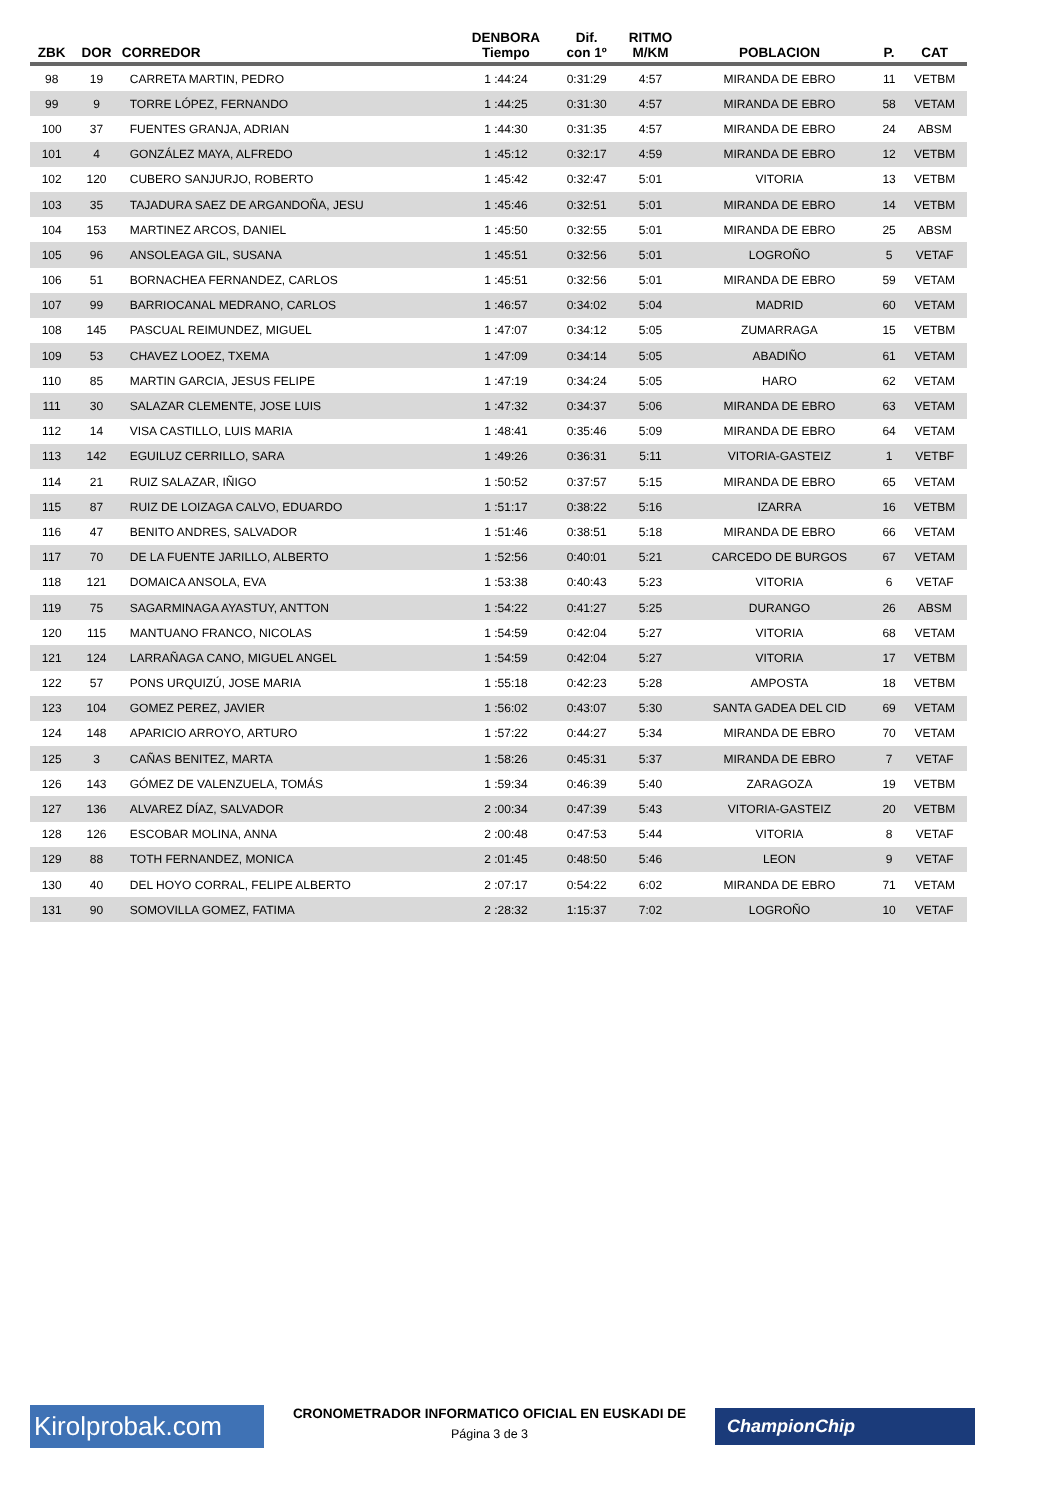| ZBK | DOR | CORREDOR | DENBORA Tiempo | Dif. con 1º | RITMO M/KM | POBLACION | P. | CAT |
| --- | --- | --- | --- | --- | --- | --- | --- | --- |
| 98 | 19 | CARRETA MARTIN, PEDRO | 1 :44:24 | 0:31:29 | 4:57 | MIRANDA DE EBRO | 11 | VETBM |
| 99 | 9 | TORRE LÓPEZ, FERNANDO | 1 :44:25 | 0:31:30 | 4:57 | MIRANDA DE EBRO | 58 | VETAM |
| 100 | 37 | FUENTES GRANJA, ADRIAN | 1 :44:30 | 0:31:35 | 4:57 | MIRANDA DE EBRO | 24 | ABSM |
| 101 | 4 | GONZÁLEZ MAYA, ALFREDO | 1 :45:12 | 0:32:17 | 4:59 | MIRANDA DE EBRO | 12 | VETBM |
| 102 | 120 | CUBERO SANJURJO, ROBERTO | 1 :45:42 | 0:32:47 | 5:01 | VITORIA | 13 | VETBM |
| 103 | 35 | TAJADURA SAEZ DE ARGANDOÑA, JESU | 1 :45:46 | 0:32:51 | 5:01 | MIRANDA DE EBRO | 14 | VETBM |
| 104 | 153 | MARTINEZ ARCOS, DANIEL | 1 :45:50 | 0:32:55 | 5:01 | MIRANDA DE EBRO | 25 | ABSM |
| 105 | 96 | ANSOLEAGA GIL, SUSANA | 1 :45:51 | 0:32:56 | 5:01 | LOGROÑO | 5 | VETAF |
| 106 | 51 | BORNACHEA FERNANDEZ, CARLOS | 1 :45:51 | 0:32:56 | 5:01 | MIRANDA DE EBRO | 59 | VETAM |
| 107 | 99 | BARRIOCANAL MEDRANO, CARLOS | 1 :46:57 | 0:34:02 | 5:04 | MADRID | 60 | VETAM |
| 108 | 145 | PASCUAL REIMUNDEZ, MIGUEL | 1 :47:07 | 0:34:12 | 5:05 | ZUMARRAGA | 15 | VETBM |
| 109 | 53 | CHAVEZ LOOEZ, TXEMA | 1 :47:09 | 0:34:14 | 5:05 | ABADIÑO | 61 | VETAM |
| 110 | 85 | MARTIN GARCIA, JESUS FELIPE | 1 :47:19 | 0:34:24 | 5:05 | HARO | 62 | VETAM |
| 111 | 30 | SALAZAR CLEMENTE, JOSE LUIS | 1 :47:32 | 0:34:37 | 5:06 | MIRANDA DE EBRO | 63 | VETAM |
| 112 | 14 | VISA CASTILLO, LUIS MARIA | 1 :48:41 | 0:35:46 | 5:09 | MIRANDA DE EBRO | 64 | VETAM |
| 113 | 142 | EGUILUZ CERRILLO, SARA | 1 :49:26 | 0:36:31 | 5:11 | VITORIA-GASTEIZ | 1 | VETBF |
| 114 | 21 | RUIZ SALAZAR, IÑIGO | 1 :50:52 | 0:37:57 | 5:15 | MIRANDA DE EBRO | 65 | VETAM |
| 115 | 87 | RUIZ DE LOIZAGA CALVO, EDUARDO | 1 :51:17 | 0:38:22 | 5:16 | IZARRA | 16 | VETBM |
| 116 | 47 | BENITO ANDRES, SALVADOR | 1 :51:46 | 0:38:51 | 5:18 | MIRANDA DE EBRO | 66 | VETAM |
| 117 | 70 | DE LA FUENTE JARILLO, ALBERTO | 1 :52:56 | 0:40:01 | 5:21 | CARCEDO DE BURGOS | 67 | VETAM |
| 118 | 121 | DOMAICA ANSOLA, EVA | 1 :53:38 | 0:40:43 | 5:23 | VITORIA | 6 | VETAF |
| 119 | 75 | SAGARMINAGA AYASTUY, ANTTON | 1 :54:22 | 0:41:27 | 5:25 | DURANGO | 26 | ABSM |
| 120 | 115 | MANTUANO FRANCO, NICOLAS | 1 :54:59 | 0:42:04 | 5:27 | VITORIA | 68 | VETAM |
| 121 | 124 | LARRAÑAGA CANO, MIGUEL ANGEL | 1 :54:59 | 0:42:04 | 5:27 | VITORIA | 17 | VETBM |
| 122 | 57 | PONS URQUIZÚ, JOSE MARIA | 1 :55:18 | 0:42:23 | 5:28 | AMPOSTA | 18 | VETBM |
| 123 | 104 | GOMEZ PEREZ, JAVIER | 1 :56:02 | 0:43:07 | 5:30 | SANTA GADEA DEL CID | 69 | VETAM |
| 124 | 148 | APARICIO ARROYO, ARTURO | 1 :57:22 | 0:44:27 | 5:34 | MIRANDA DE EBRO | 70 | VETAM |
| 125 | 3 | CAÑAS BENITEZ, MARTA | 1 :58:26 | 0:45:31 | 5:37 | MIRANDA DE EBRO | 7 | VETAF |
| 126 | 143 | GÓMEZ DE VALENZUELA, TOMÁS | 1 :59:34 | 0:46:39 | 5:40 | ZARAGOZA | 19 | VETBM |
| 127 | 136 | ALVAREZ DÍAZ, SALVADOR | 2 :00:34 | 0:47:39 | 5:43 | VITORIA-GASTEIZ | 20 | VETBM |
| 128 | 126 | ESCOBAR MOLINA, ANNA | 2 :00:48 | 0:47:53 | 5:44 | VITORIA | 8 | VETAF |
| 129 | 88 | TOTH FERNANDEZ, MONICA | 2 :01:45 | 0:48:50 | 5:46 | LEON | 9 | VETAF |
| 130 | 40 | DEL HOYO CORRAL, FELIPE ALBERTO | 2 :07:17 | 0:54:22 | 6:02 | MIRANDA DE EBRO | 71 | VETAM |
| 131 | 90 | SOMOVILLA GOMEZ, FATIMA | 2 :28:32 | 1:15:37 | 7:02 | LOGROÑO | 10 | VETAF |
Kirolprobak.com
CRONOMETRADOR INFORMATICO OFICIAL EN EUSKADI DE
Página 3 de 3
ChampionChip